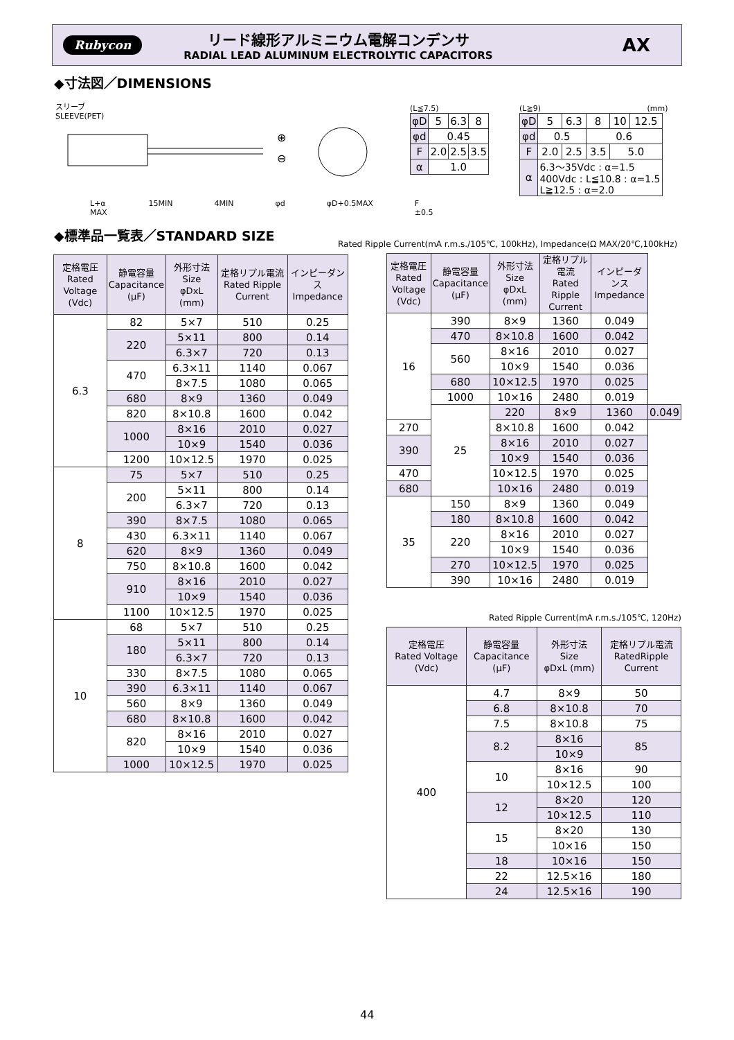Rubycon
リード線形アルミニウム電解コンデンサ
RADIAL LEAD ALUMINUM ELECTROLYTIC CAPACITORS
AX
◆寸法図／DIMENSIONS
スリーブ
SLEEVE(PET)
⊕
⊖
L+α MAX 15MIN 4MIN φd φD+0.5MAX F ±0.5
(L≦7.5)
| φD | 5 | 6.3 | 8 |
| φd | 0.45 | | |
| F | 2.0 | 2.5 | 3.5 |
| α | 1.0 | | |
(L≧9) (mm)
| φD | 5 | 6.3 | 8 | 10 | 12.5 |
| φd | 0.5 | | 0.6 | | |
| F | 2.0 | 2.5 | 3.5 | 5.0 | |
| α | 6.3～35Vdc : α=1.5 400Vdc : L≦10.8 : α=1.5 L≧12.5 : α=2.0 | | | | |
◆標準品一覧表／STANDARD SIZE
Rated Ripple Current(mA r.m.s./105℃, 100kHz), Impedance(Ω MAX/20℃,100kHz)
| 定格電圧 Rated Voltage (Vdc) | 静電容量 Capacitance (μF) | 外形寸法 Size φDxL (mm) | 定格リプル電流 Rated Ripple Current | インピーダンス Impedance |
| --- | --- | --- | --- | --- |
| 6.3 | 82 | 5×7 | 510 | 0.25 |
| | 220 | 5×11 | 800 | 0.14 |
| | | 6.3×7 | 720 | 0.13 |
| | 470 | 6.3×11 | 1140 | 0.067 |
| | | 8×7.5 | 1080 | 0.065 |
| | 680 | 8×9 | 1360 | 0.049 |
| | 820 | 8×10.8 | 1600 | 0.042 |
| | 1000 | 8×16 | 2010 | 0.027 |
| | | 10×9 | 1540 | 0.036 |
| | 1200 | 10×12.5 | 1970 | 0.025 |
| 8 | 75 | 5×7 | 510 | 0.25 |
| | 200 | 5×11 | 800 | 0.14 |
| | | 6.3×7 | 720 | 0.13 |
| | 390 | 8×7.5 | 1080 | 0.065 |
| | 430 | 6.3×11 | 1140 | 0.067 |
| | 620 | 8×9 | 1360 | 0.049 |
| | 750 | 8×10.8 | 1600 | 0.042 |
| | 910 | 8×16 | 2010 | 0.027 |
| | | 10×9 | 1540 | 0.036 |
| | 1100 | 10×12.5 | 1970 | 0.025 |
| 10 | 68 | 5×7 | 510 | 0.25 |
| | 180 | 5×11 | 800 | 0.14 |
| | | 6.3×7 | 720 | 0.13 |
| | 330 | 8×7.5 | 1080 | 0.065 |
| | 390 | 6.3×11 | 1140 | 0.067 |
| | 560 | 8×9 | 1360 | 0.049 |
| | 680 | 8×10.8 | 1600 | 0.042 |
| | 820 | 8×16 | 2010 | 0.027 |
| | | 10×9 | 1540 | 0.036 |
| | 1000 | 10×12.5 | 1970 | 0.025 |
| 定格電圧 Rated Voltage (Vdc) | 静電容量 Capacitance (μF) | 外形寸法 Size φDxL (mm) | 定格リプル電流 Rated Ripple Current | インピーダンス Impedance | |
| --- | --- | --- | --- | --- | --- |
| 16 | 390 | 8×9 | 1360 | 0.049 | |
| | 470 | 8×10.8 | 1600 | 0.042 | |
| | 560 | 8×16 | 2010 | 0.027 | |
| | | 10×9 | 1540 | 0.036 | |
| | 680 | 10×12.5 | 1970 | 0.025 | |
| | 1000 | 10×16 | 2480 | 0.019 | |
| | 25 | 220 | 8×9 | 1360 | 0.049 |
| 270 | | 8×10.8 | 1600 | 0.042 | |
| 390 | | 8×16 | 2010 | 0.027 | |
| | | 10×9 | 1540 | 0.036 | |
| 470 | | 10×12.5 | 1970 | 0.025 | |
| 680 | | 10×16 | 2480 | 0.019 | |
| 35 | 150 | 8×9 | 1360 | 0.049 | |
| | 180 | 8×10.8 | 1600 | 0.042 | |
| | 220 | 8×16 | 2010 | 0.027 | |
| | | 10×9 | 1540 | 0.036 | |
| | 270 | 10×12.5 | 1970 | 0.025 | |
| | 390 | 10×16 | 2480 | 0.019 | |
Rated Ripple Current(mA r.m.s./105℃, 120Hz)
| 定格電圧 Rated Voltage (Vdc) | 静電容量 Capacitance (μF) | 外形寸法 Size φDxL (mm) | 定格リプル電流 RatedRipple Current |
| --- | --- | --- | --- |
| 400 | 4.7 | 8×9 | 50 |
| | 6.8 | 8×10.8 | 70 |
| | 7.5 | 8×10.8 | 75 |
| | 8.2 | 8×16 | 85 |
| | | 10×9 | |
| | 10 | 8×16 | 90 |
| | | 10×12.5 | 100 |
| | 12 | 8×20 | 120 |
| | | 10×12.5 | 110 |
| | 15 | 8×20 | 130 |
| | | 10×16 | 150 |
| | 18 | 10×16 | 150 |
| | 22 | 12.5×16 | 180 |
| | 24 | 12.5×16 | 190 |
44